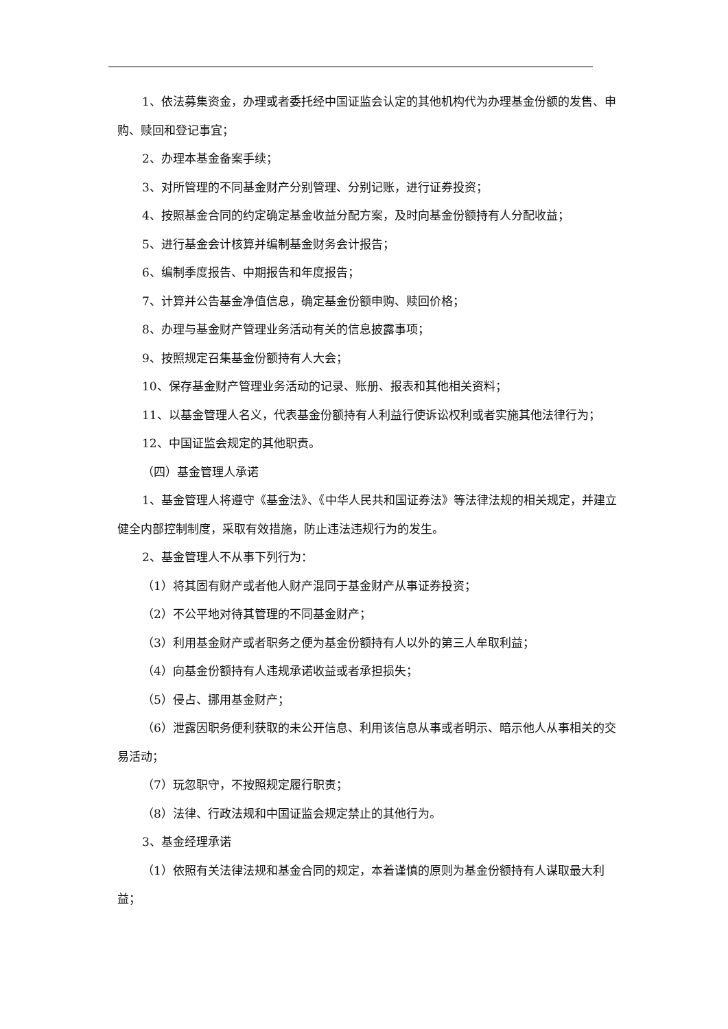1、依法募集资金，办理或者委托经中国证监会认定的其他机构代为办理基金份额的发售、申购、赎回和登记事宜；
2、办理本基金备案手续；
3、对所管理的不同基金财产分别管理、分别记账，进行证券投资；
4、按照基金合同的约定确定基金收益分配方案，及时向基金份额持有人分配收益；
5、进行基金会计核算并编制基金财务会计报告；
6、编制季度报告、中期报告和年度报告；
7、计算并公告基金净值信息，确定基金份额申购、赎回价格；
8、办理与基金财产管理业务活动有关的信息披露事项；
9、按照规定召集基金份额持有人大会；
10、保存基金财产管理业务活动的记录、账册、报表和其他相关资料；
11、以基金管理人名义，代表基金份额持有人利益行使诉讼权利或者实施其他法律行为；
12、中国证监会规定的其他职责。
（四）基金管理人承诺
1、基金管理人将遵守《基金法》、《中华人民共和国证券法》等法律法规的相关规定，并建立健全内部控制制度，采取有效措施，防止违法违规行为的发生。
2、基金管理人不从事下列行为：
（1）将其固有财产或者他人财产混同于基金财产从事证券投资；
（2）不公平地对待其管理的不同基金财产；
（3）利用基金财产或者职务之便为基金份额持有人以外的第三人牟取利益；
（4）向基金份额持有人违规承诺收益或者承担损失；
（5）侵占、挪用基金财产；
（6）泄露因职务便利获取的未公开信息、利用该信息从事或者明示、暗示他人从事相关的交易活动；
（7）玩忽职守，不按照规定履行职责；
（8）法律、行政法规和中国证监会规定禁止的其他行为。
3、基金经理承诺
（1）依照有关法律法规和基金合同的规定，本着谨慎的原则为基金份额持有人谋取最大利益；